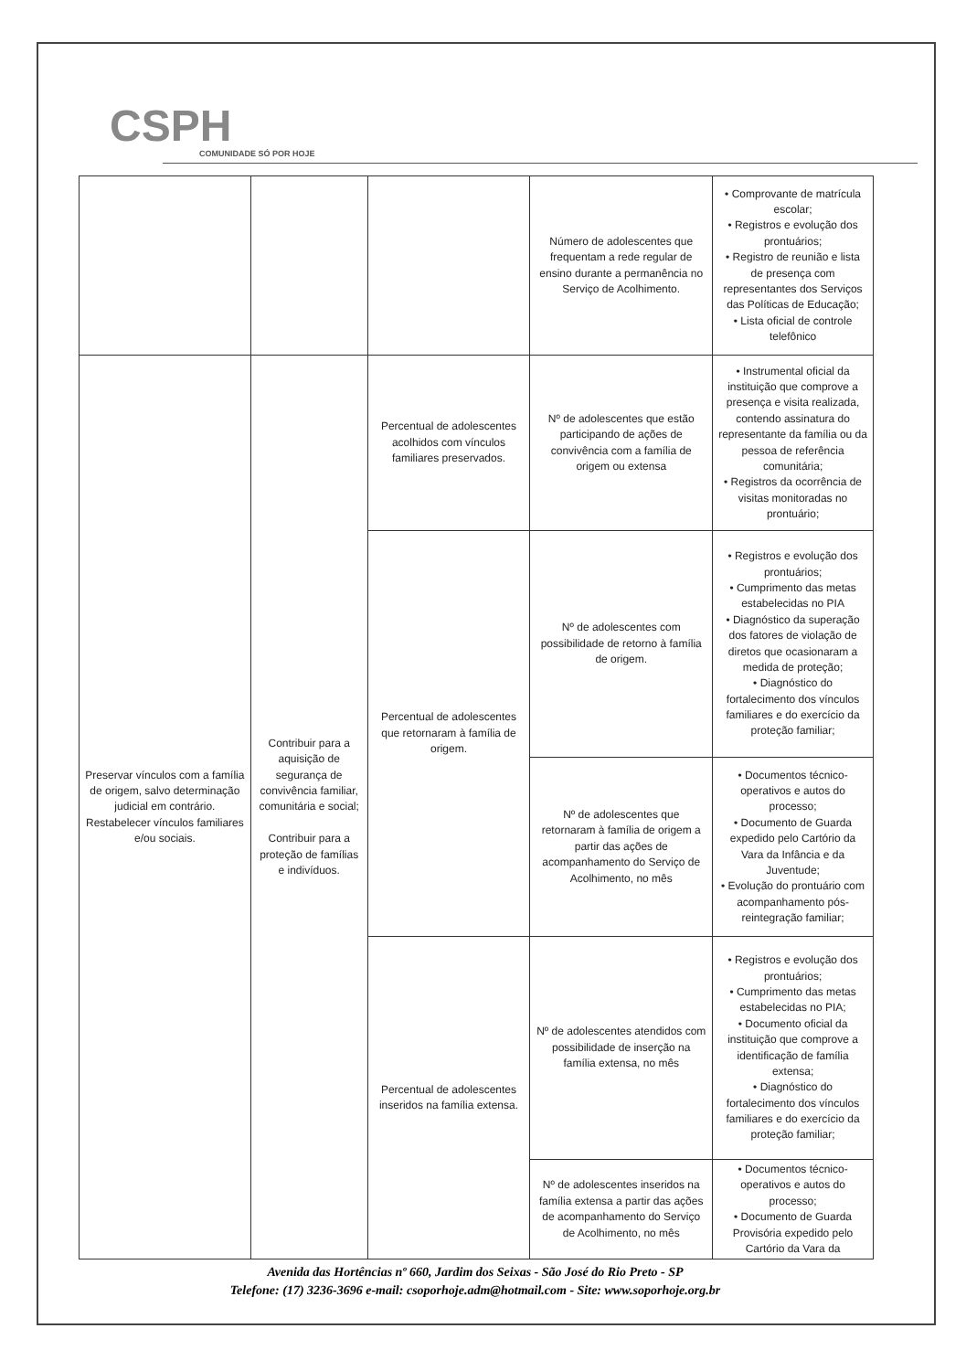CSPH
COMUNIDADE SÓ POR HOJE
| | | | Número de adolescentes que frequentam a rede regular de ensino durante a permanência no Serviço de Acolhimento. | • Comprovante de matrícula escolar; • Registros e evolução dos prontuários; • Registro de reunião e lista de presença com representantes dos Serviços das Políticas de Educação; • Lista oficial de controle telefônico |
| Preservar vínculos com a família de origem, salvo determinação judicial em contrário. Restabelecer vínculos familiares e/ou sociais. | Contribuir para a aquisição de segurança de convivência familiar, comunitária e social; Contribuir para a proteção de famílias e indivíduos. | Percentual de adolescentes acolhidos com vínculos familiares preservados. | Nº de adolescentes que estão participando de ações de convivência com a família de origem ou extensa | • Instrumental oficial da instituição que comprove a presença e visita realizada, contendo assinatura do representante da família ou da pessoa de referência comunitária; • Registros da ocorrência de visitas monitoradas no prontuário; |
| | | Percentual de adolescentes que retornaram à família de origem. | Nº de adolescentes com possibilidade de retorno à família de origem. | • Registros e evolução dos prontuários; • Cumprimento das metas estabelecidas no PIA • Diagnóstico da superação dos fatores de violação de diretos que ocasionaram a medida de proteção; • Diagnóstico do fortalecimento dos vínculos familiares e do exercício da proteção familiar; |
| | | | Nº de adolescentes que retornaram à família de origem a partir das ações de acompanhamento do Serviço de Acolhimento, no mês | • Documentos técnico-operativos e autos do processo; • Documento de Guarda expedido pelo Cartório da Vara da Infância e da Juventude; • Evolução do prontuário com acompanhamento pós-reintegração familiar; |
| | | Percentual de adolescentes inseridos na família extensa. | Nº de adolescentes atendidos com possibilidade de inserção na família extensa, no mês | • Registros e evolução dos prontuários; • Cumprimento das metas estabelecidas no PIA; • Documento oficial da instituição que comprove a identificação de família extensa; • Diagnóstico do fortalecimento dos vínculos familiares e do exercício da proteção familiar; |
| | | | Nº de adolescentes inseridos na família extensa a partir das ações de acompanhamento do Serviço de Acolhimento, no mês | • Documentos técnico-operativos e autos do processo; • Documento de Guarda Provisória expedido pelo Cartório da Vara da |
Avenida das Hortências nº 660, Jardim dos Seixas - São José do Rio Preto - SP
Telefone: (17) 3236-3696 e-mail: csoporhoje.adm@hotmail.com - Site: www.soporhoje.org.br